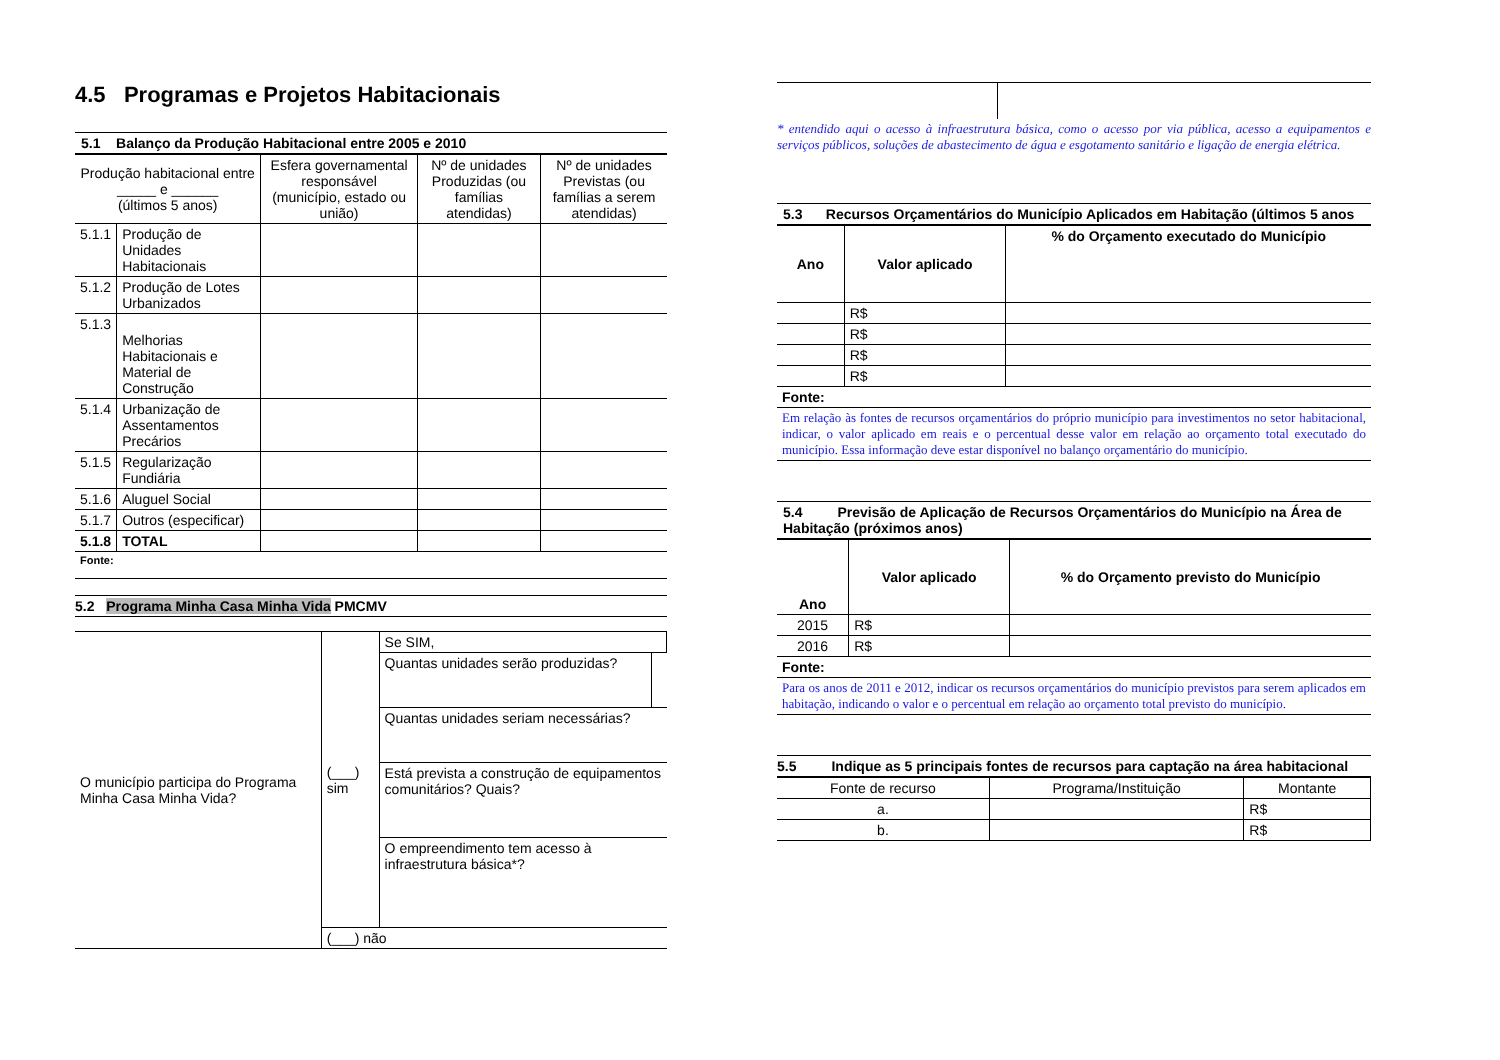4.5 Programas e Projetos Habitacionais
5.1 Balanço da Produção Habitacional entre 2005 e 2010
| Produção habitacional entre _____ e ______ (últimos 5 anos) | | Esfera governamental responsável (município, estado ou união) | Nº de unidades Produzidas (ou famílias atendidas) | Nº de unidades Previstas (ou famílias a serem atendidas) |
| 5.1.1 | Produção de Unidades Habitacionais | | | |
| 5.1.2 | Produção de Lotes Urbanizados | | | |
| 5.1.3 | Melhorias Habitacionais e Material de Construção | | | |
| 5.1.4 | Urbanização de Assentamentos Precários | | | |
| 5.1.5 | Regularização Fundiária | | | |
| 5.1.6 | Aluguel Social | | | |
| 5.1.7 | Outros (especificar) | | | |
| 5.1.8 | TOTAL | | | |
| Fonte: | | | | |
5.2 Programa Minha Casa Minha Vida PMCMV
| O município participa do Programa Minha Casa Minha Vida? | (___) sim | Se SIM, | |
| | | Quantas unidades serão produzidas? | |
| | | Quantas unidades seriam necessárias? | |
| | | Está prevista a construção de equipamentos comunitários? Quais? | |
| | | O empreendimento tem acesso à infraestrutura básica*? | |
| | (___) não | | |
* entendido aqui o acesso à infraestrutura básica, como o acesso por via pública, acesso a equipamentos e serviços públicos, soluções de abastecimento de água e esgotamento sanitário e ligação de energia elétrica.
5.3 Recursos Orçamentários do Município Aplicados em Habitação (últimos 5 anos
| Ano | Valor aplicado | % do Orçamento executado do Município |
| | R$ | |
| | R$ | |
| | R$ | |
| | R$ | |
| Fonte: | | |
| Em relação às fontes de recursos orçamentários do próprio município para investimentos no setor habitacional, indicar, o valor aplicado em reais e o percentual desse valor em relação ao orçamento total executado do município. Essa informação deve estar disponível no balanço orçamentário do município. | | |
5.4 Previsão de Aplicação de Recursos Orçamentários do Município na Área de Habitação (próximos anos)
| Ano | Valor aplicado | % do Orçamento previsto do Município |
| 2015 | R$ | |
| 2016 | R$ | |
| Fonte: | | |
| Para os anos de 2011 e 2012, indicar os recursos orçamentários do município previstos para serem aplicados em habitação, indicando o valor e o percentual em relação ao orçamento total previsto do município. | | |
5.5 Indique as 5 principais fontes de recursos para captação na área habitacional
| Fonte de recurso | Programa/Instituição | Montante |
| a. | | R$ |
| b. | | R$ |